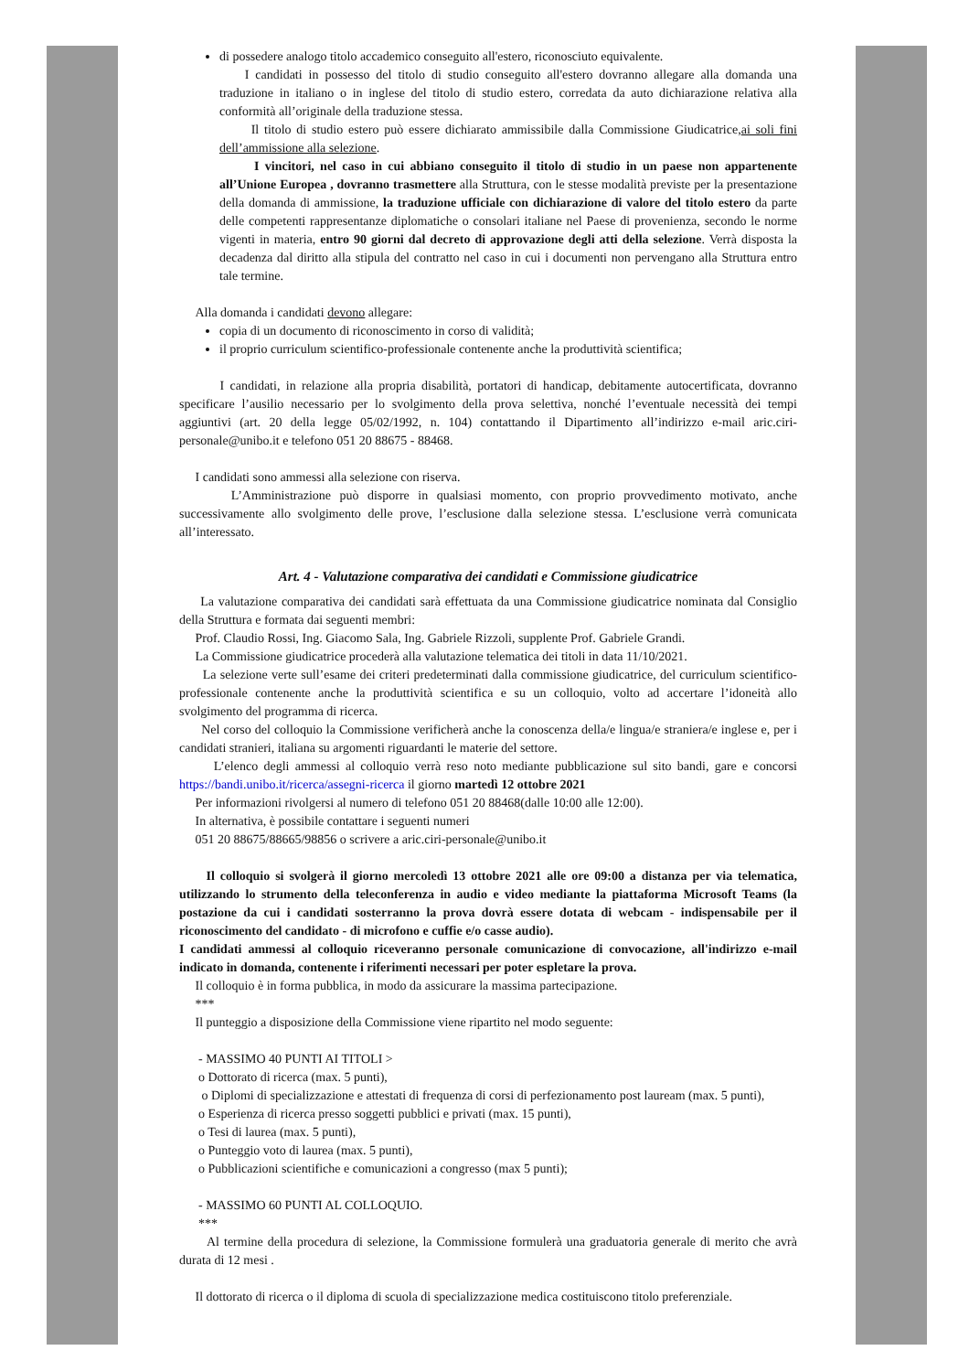di possedere analogo titolo accademico conseguito all'estero, riconosciuto equivalente.
I candidati in possesso del titolo di studio conseguito all'estero dovranno allegare alla domanda una traduzione in italiano o in inglese del titolo di studio estero, corredata da auto dichiarazione relativa alla conformità all’originale della traduzione stessa.
Il titolo di studio estero può essere dichiarato ammissibile dalla Commissione Giudicatrice,ai soli fini dell’ammissione alla selezione.
I vincitori, nel caso in cui abbiano conseguito il titolo di studio in un paese non appartenente all’Unione Europea , dovranno trasmettere alla Struttura, con le stesse modalità previste per la presentazione della domanda di ammissione, la traduzione ufficiale con dichiarazione di valore del titolo estero da parte delle competenti rappresentanze diplomatiche o consolari italiane nel Paese di provenienza, secondo le norme vigenti in materia, entro 90 giorni dal decreto di approvazione degli atti della selezione. Verrà disposta la decadenza dal diritto alla stipula del contratto nel caso in cui i documenti non pervengano alla Struttura entro tale termine.
Alla domanda i candidati devono allegare:
copia di un documento di riconoscimento in corso di validità;
il proprio curriculum scientifico-professionale contenente anche la produttività scientifica;
I candidati, in relazione alla propria disabilità, portatori di handicap, debitamente autocertificata, dovranno specificare l’ausilio necessario per lo svolgimento della prova selettiva, nonché l’eventuale necessità dei tempi aggiuntivi (art. 20 della legge 05/02/1992, n. 104) contattando il Dipartimento all’indirizzo e-mail aric.ciri-personale@unibo.it e telefono 051 20 88675 - 88468.
I candidati sono ammessi alla selezione con riserva.
L’Amministrazione può disporre in qualsiasi momento, con proprio provvedimento motivato, anche successivamente allo svolgimento delle prove, l’esclusione dalla selezione stessa. L’esclusione verrà comunicata all’interessato.
Art. 4 - Valutazione comparativa dei candidati e Commissione giudicatrice
La valutazione comparativa dei candidati sarà effettuata da una Commissione giudicatrice nominata dal Consiglio della Struttura e formata dai seguenti membri:
Prof. Claudio Rossi, Ing. Giacomo Sala, Ing. Gabriele Rizzoli, supplente Prof. Gabriele Grandi.
La Commissione giudicatrice procederà alla valutazione telematica dei titoli in data 11/10/2021.
La selezione verte sull’esame dei criteri predeterminati dalla commissione giudicatrice, del curriculum scientifico-professionale contenente anche la produttività scientifica e su un colloquio, volto ad accertare l’idoneità allo svolgimento del programma di ricerca.
Nel corso del colloquio la Commissione verificherà anche la conoscenza della/e lingua/e straniera/e inglese e, per i candidati stranieri, italiana su argomenti riguardanti le materie del settore.
L’elenco degli ammessi al colloquio verrà reso noto mediante pubblicazione sul sito bandi, gare e concorsi https://bandi.unibo.it/ricerca/assegni-ricerca il giorno martedì 12 ottobre 2021
Per informazioni rivolgersi al numero di telefono 051 20 88468(dalle 10:00 alle 12:00).
In alternativa, è possibile contattare i seguenti numeri
051 20 88675/88665/98856 o scrivere a aric.ciri-personale@unibo.it
Il colloquio si svolgerà il giorno mercoledì 13 ottobre 2021 alle ore 09:00 a distanza per via telematica, utilizzando lo strumento della teleconferenza in audio e video mediante la piattaforma Microsoft Teams (la postazione da cui i candidati sosterranno la prova dovrà essere dotata di webcam - indispensabile per il riconoscimento del candidato - di microfono e cuffie e/o casse audio).
I candidati ammessi al colloquio riceveranno personale comunicazione di convocazione, all'indirizzo e-mail indicato in domanda, contenente i riferimenti necessari per poter espletare la prova.
Il colloquio è in forma pubblica, in modo da assicurare la massima partecipazione.
***
Il punteggio a disposizione della Commissione viene ripartito nel modo seguente:
- MASSIMO 40 PUNTI AI TITOLI >
o Dottorato di ricerca (max. 5 punti),
o Diplomi di specializzazione e attestati di frequenza di corsi di perfezionamento post lauream (max. 5 punti),
o Esperienza di ricerca presso soggetti pubblici e privati (max. 15 punti),
o Tesi di laurea (max. 5 punti),
o Punteggio voto di laurea (max. 5 punti),
o Pubblicazioni scientifiche e comunicazioni a congresso (max 5 punti);
- MASSIMO 60 PUNTI AL COLLOQUIO.
***
Al termine della procedura di selezione, la Commissione formulerà una graduatoria generale di merito che avrà durata di 12 mesi .
Il dottorato di ricerca o il diploma di scuola di specializzazione medica costituiscono titolo preferenziale.